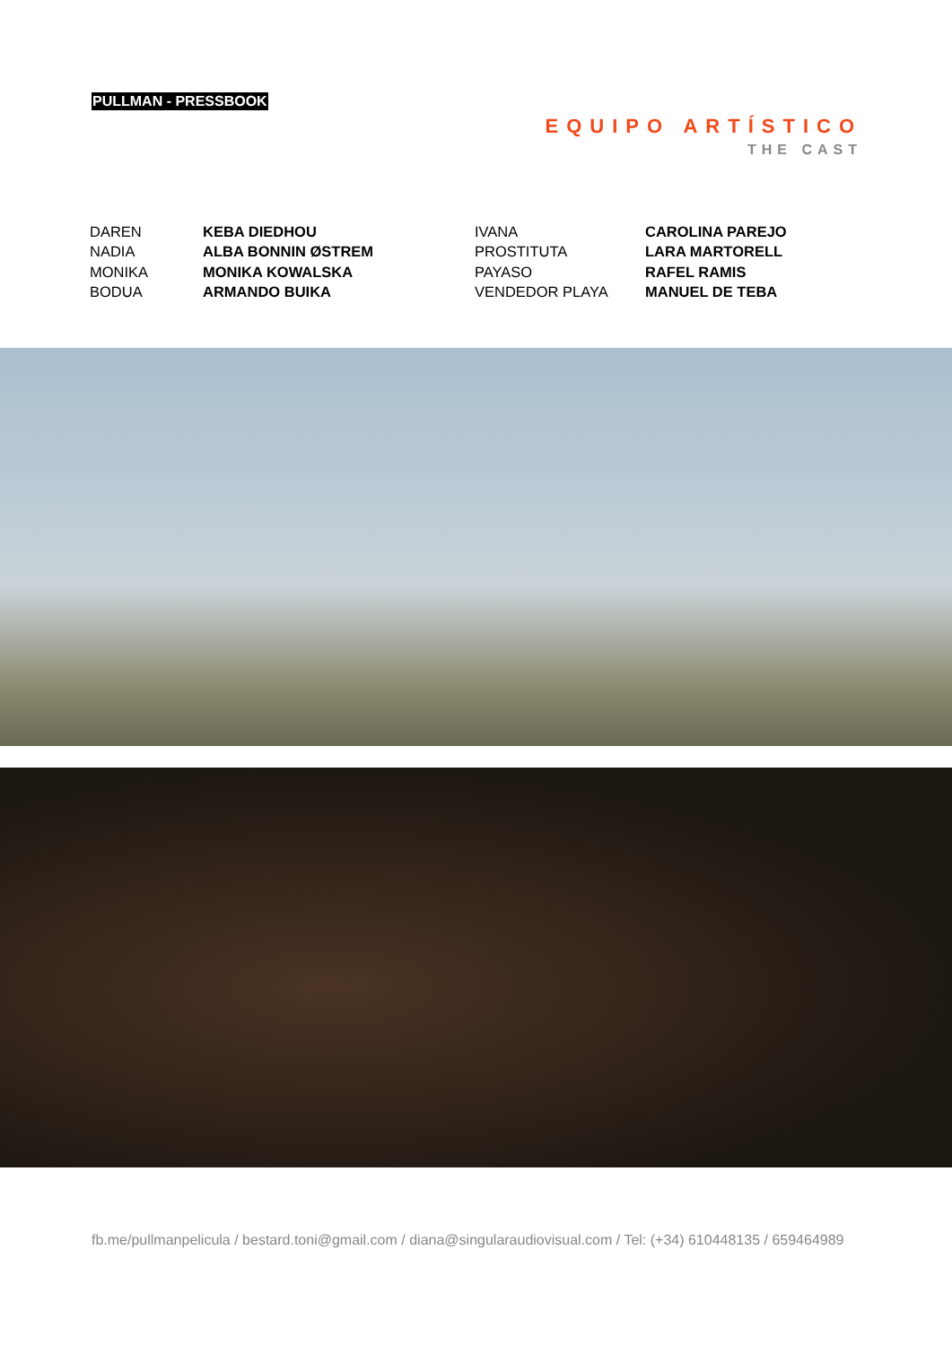PULLMAN - PRESSBOOK
EQUIPO ARTÍSTICO
THE CAST
| DAREN | KEBA DIEDHOU | IVANA | CAROLINA PAREJO |
| NADIA | ALBA BONNIN ØSTREM | PROSTITUTA | LARA MARTORELL |
| MONIKA | MONIKA KOWALSKA | PAYASO | RAFEL RAMIS |
| BODUA | ARMANDO BUIKA | VENDEDOR PLAYA | MANUEL DE TEBA |
fb.me/pullmanpelicula / bestard.toni@gmail.com / diana@singularaudiovisual.com / Tel: (+34) 610448135 / 659464989